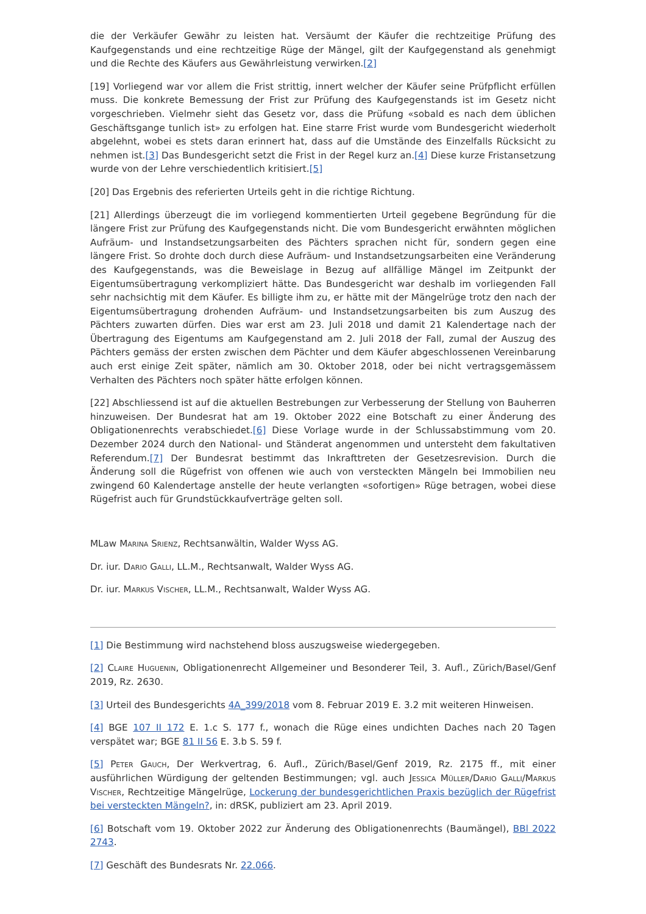die der Verkäufer Gewähr zu leisten hat. Versäumt der Käufer die rechtzeitige Prüfung des Kaufgegenstands und eine rechtzeitige Rüge der Mängel, gilt der Kaufgegenstand als genehmigt und die Rechte des Käufers aus Gewährleistung verwirken.[2]
[19] Vorliegend war vor allem die Frist strittig, innert welcher der Käufer seine Prüfpflicht erfüllen muss. Die konkrete Bemessung der Frist zur Prüfung des Kaufgegenstands ist im Gesetz nicht vorgeschrieben. Vielmehr sieht das Gesetz vor, dass die Prüfung «sobald es nach dem üblichen Geschäftsgange tunlich ist» zu erfolgen hat. Eine starre Frist wurde vom Bundesgericht wiederholt abgelehnt, wobei es stets daran erinnert hat, dass auf die Umstände des Einzelfalls Rücksicht zu nehmen ist.[3] Das Bundesgericht setzt die Frist in der Regel kurz an.[4] Diese kurze Fristansetzung wurde von der Lehre verschiedentlich kritisiert.[5]
[20] Das Ergebnis des referierten Urteils geht in die richtige Richtung.
[21] Allerdings überzeugt die im vorliegend kommentierten Urteil gegebene Begründung für die längere Frist zur Prüfung des Kaufgegenstands nicht. Die vom Bundesgericht erwähnten möglichen Aufräum- und Instandsetzungsarbeiten des Pächters sprachen nicht für, sondern gegen eine längere Frist. So drohte doch durch diese Aufräum- und Instandsetzungsarbeiten eine Veränderung des Kaufgegenstands, was die Beweislage in Bezug auf allfällige Mängel im Zeitpunkt der Eigentumsübertragung verkompliziert hätte. Das Bundesgericht war deshalb im vorliegenden Fall sehr nachsichtig mit dem Käufer. Es billigte ihm zu, er hätte mit der Mängelrüge trotz den nach der Eigentumsübertragung drohenden Aufräum- und Instandsetzungsarbeiten bis zum Auszug des Pächters zuwarten dürfen. Dies war erst am 23. Juli 2018 und damit 21 Kalendertage nach der Übertragung des Eigentums am Kaufgegenstand am 2. Juli 2018 der Fall, zumal der Auszug des Pächters gemäss der ersten zwischen dem Pächter und dem Käufer abgeschlossenen Vereinbarung auch erst einige Zeit später, nämlich am 30. Oktober 2018, oder bei nicht vertragsgemässem Verhalten des Pächters noch später hätte erfolgen können.
[22] Abschliessend ist auf die aktuellen Bestrebungen zur Verbesserung der Stellung von Bauherren hinzuweisen. Der Bundesrat hat am 19. Oktober 2022 eine Botschaft zu einer Änderung des Obligationenrechts verabschiedet.[6] Diese Vorlage wurde in der Schlussabstimmung vom 20. Dezember 2024 durch den National- und Ständerat angenommen und untersteht dem fakultativen Referendum.[7] Der Bundesrat bestimmt das Inkrafttreten der Gesetzesrevision. Durch die Änderung soll die Rügefrist von offenen wie auch von versteckten Mängeln bei Immobilien neu zwingend 60 Kalendertage anstelle der heute verlangten «sofortigen» Rüge betragen, wobei diese Rügefrist auch für Grundstückkaufverträge gelten soll.
MLaw Marina Srienz, Rechtsanwältin, Walder Wyss AG.
Dr. iur. Dario Galli, LL.M., Rechtsanwalt, Walder Wyss AG.
Dr. iur. Markus Vischer, LL.M., Rechtsanwalt, Walder Wyss AG.
[1] Die Bestimmung wird nachstehend bloss auszugsweise wiedergegeben.
[2] Claire Huguenin, Obligationenrecht Allgemeiner und Besonderer Teil, 3. Aufl., Zürich/Basel/Genf 2019, Rz. 2630.
[3] Urteil des Bundesgerichts 4A_399/2018 vom 8. Februar 2019 E. 3.2 mit weiteren Hinweisen.
[4] BGE 107 II 172 E. 1.c S. 177 f., wonach die Rüge eines undichten Daches nach 20 Tagen verspätet war; BGE 81 II 56 E. 3.b S. 59 f.
[5] Peter Gauch, Der Werkvertrag, 6. Aufl., Zürich/Basel/Genf 2019, Rz. 2175 ff., mit einer ausführlichen Würdigung der geltenden Bestimmungen; vgl. auch Jessica Müller/Dario Galli/Markus Vischer, Rechtzeitige Mängelrüge, Lockerung der bundesgerichtlichen Praxis bezüglich der Rügefrist bei versteckten Mängeln?, in: dRSK, publiziert am 23. April 2019.
[6] Botschaft vom 19. Oktober 2022 zur Änderung des Obligationenrechts (Baumängel), BBl 2022 2743.
[7] Geschäft des Bundesrats Nr. 22.066.